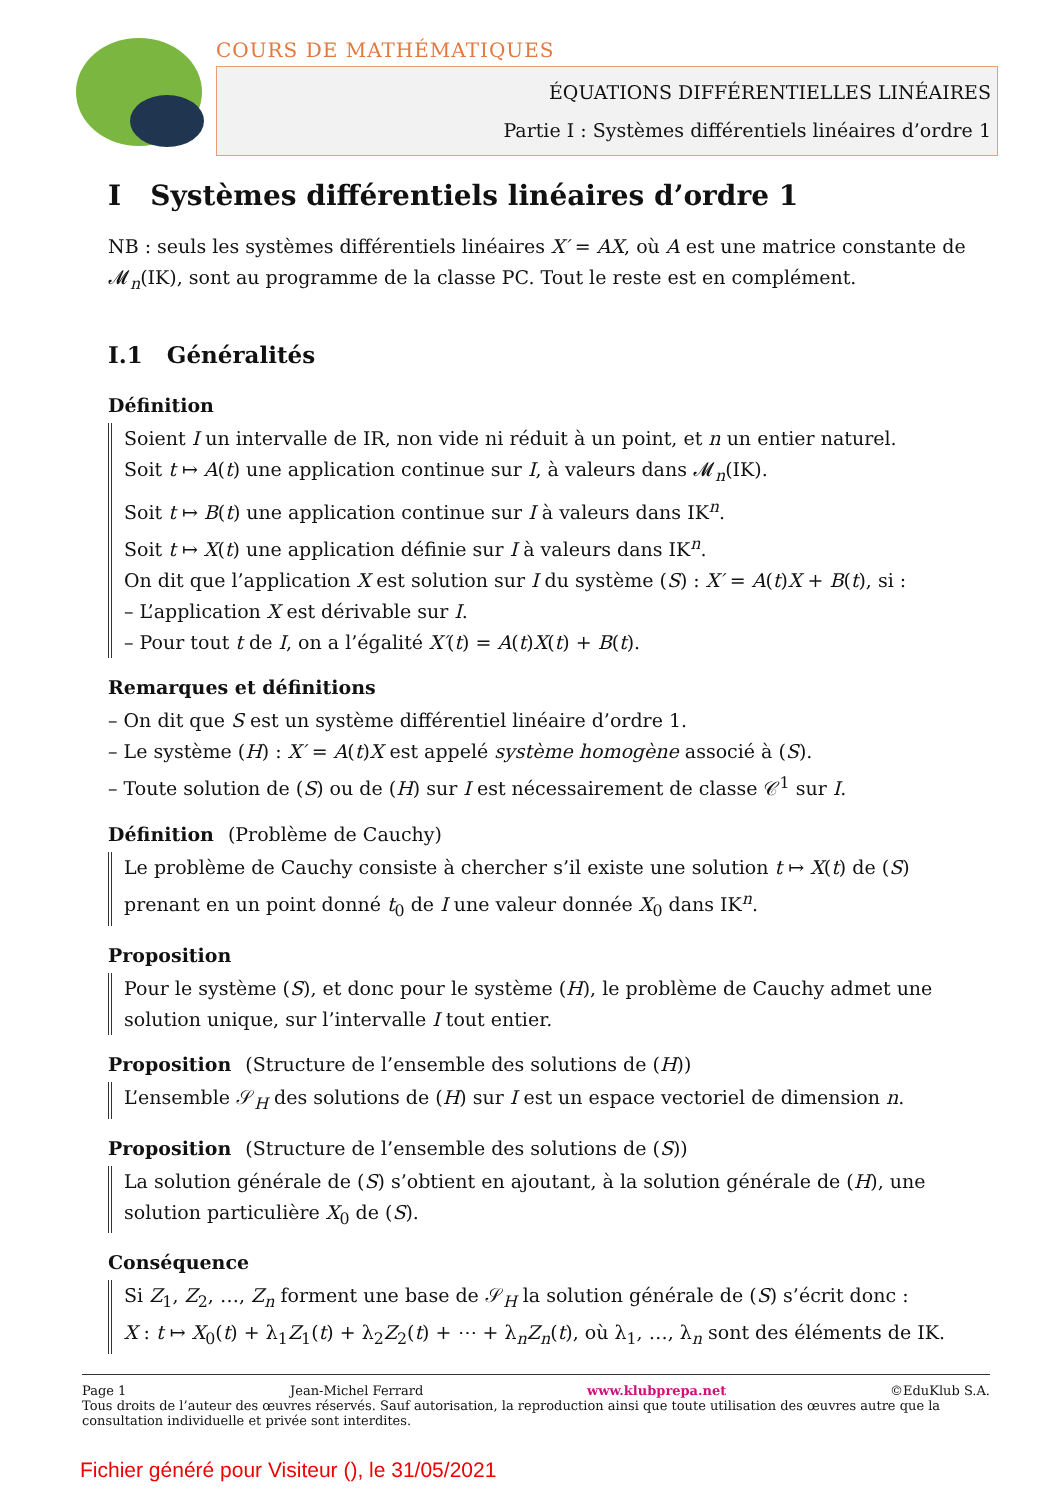COURS DE MATHÉMATIQUES
ÉQUATIONS DIFFÉRENTIELLES LINÉAIRES
Partie I : Systèmes différentiels linéaires d’ordre 1
I Systèmes différentiels linéaires d’ordre 1
NB : seuls les systèmes différentiels linéaires X′ = AX, où A est une matrice constante de 𝓜<sub>n</sub>(IK), sont au programme de la classe PC. Tout le reste est en complément.
I.1 Généralités
Définition
Soient I un intervalle de IR, non vide ni réduit à un point, et n un entier naturel.
Soit t ↦ A(t) une application continue sur I, à valeurs dans 𝓜<sub>n</sub>(IK).
Soit t ↦ B(t) une application continue sur I à valeurs dans IK<sup>n</sup>.
Soit t ↦ X(t) une application définie sur I à valeurs dans IK<sup>n</sup>.
On dit que l’application X est solution sur I du système (S) : X′ = A(t)X + B(t), si :
– L’application X est dérivable sur I.
– Pour tout t de I, on a l’égalité X′(t) = A(t)X(t) + B(t).
Remarques et définitions
– On dit que S est un système différentiel linéaire d’ordre 1.
– Le système (H) : X′ = A(t)X est appelé système homogène associé à (S).
– Toute solution de (S) ou de (H) sur I est nécessairement de classe 𝒞<sup>1</sup> sur I.
Définition (Problème de Cauchy)
Le problème de Cauchy consiste à chercher s’il existe une solution t ↦ X(t) de (S) prenant en un point donné t<sub>0</sub> de I une valeur donnée X<sub>0</sub> dans IK<sup>n</sup>.
Proposition
Pour le système (S), et donc pour le système (H), le problème de Cauchy admet une solution unique, sur l’intervalle I tout entier.
Proposition (Structure de l’ensemble des solutions de (H))
L’ensemble 𝒮<sub>H</sub> des solutions de (H) sur I est un espace vectoriel de dimension n.
Proposition (Structure de l’ensemble des solutions de (S))
La solution générale de (S) s’obtient en ajoutant, à la solution générale de (H), une solution particulière X<sub>0</sub> de (S).
Conséquence
Si Z<sub>1</sub>, Z<sub>2</sub>, …, Z<sub>n</sub> forment une base de 𝒮<sub>H</sub> la solution générale de (S) s’écrit donc :
X : t ↦ X<sub>0</sub>(t) + λ<sub>1</sub>Z<sub>1</sub>(t) + λ<sub>2</sub>Z<sub>2</sub>(t) + ⋯ + λ<sub>n</sub>Z<sub>n</sub>(t), où λ<sub>1</sub>, …, λ<sub>n</sub> sont des éléments de IK.
Page 1 Jean-Michel Ferrard www.klubprepa.net ©EduKlub S.A.
Tous droits de l’auteur des œuvres réservés. Sauf autorisation, la reproduction ainsi que toute utilisation des œuvres autre que la consultation individuelle et privée sont interdites.
Fichier généré pour Visiteur (), le 31/05/2021